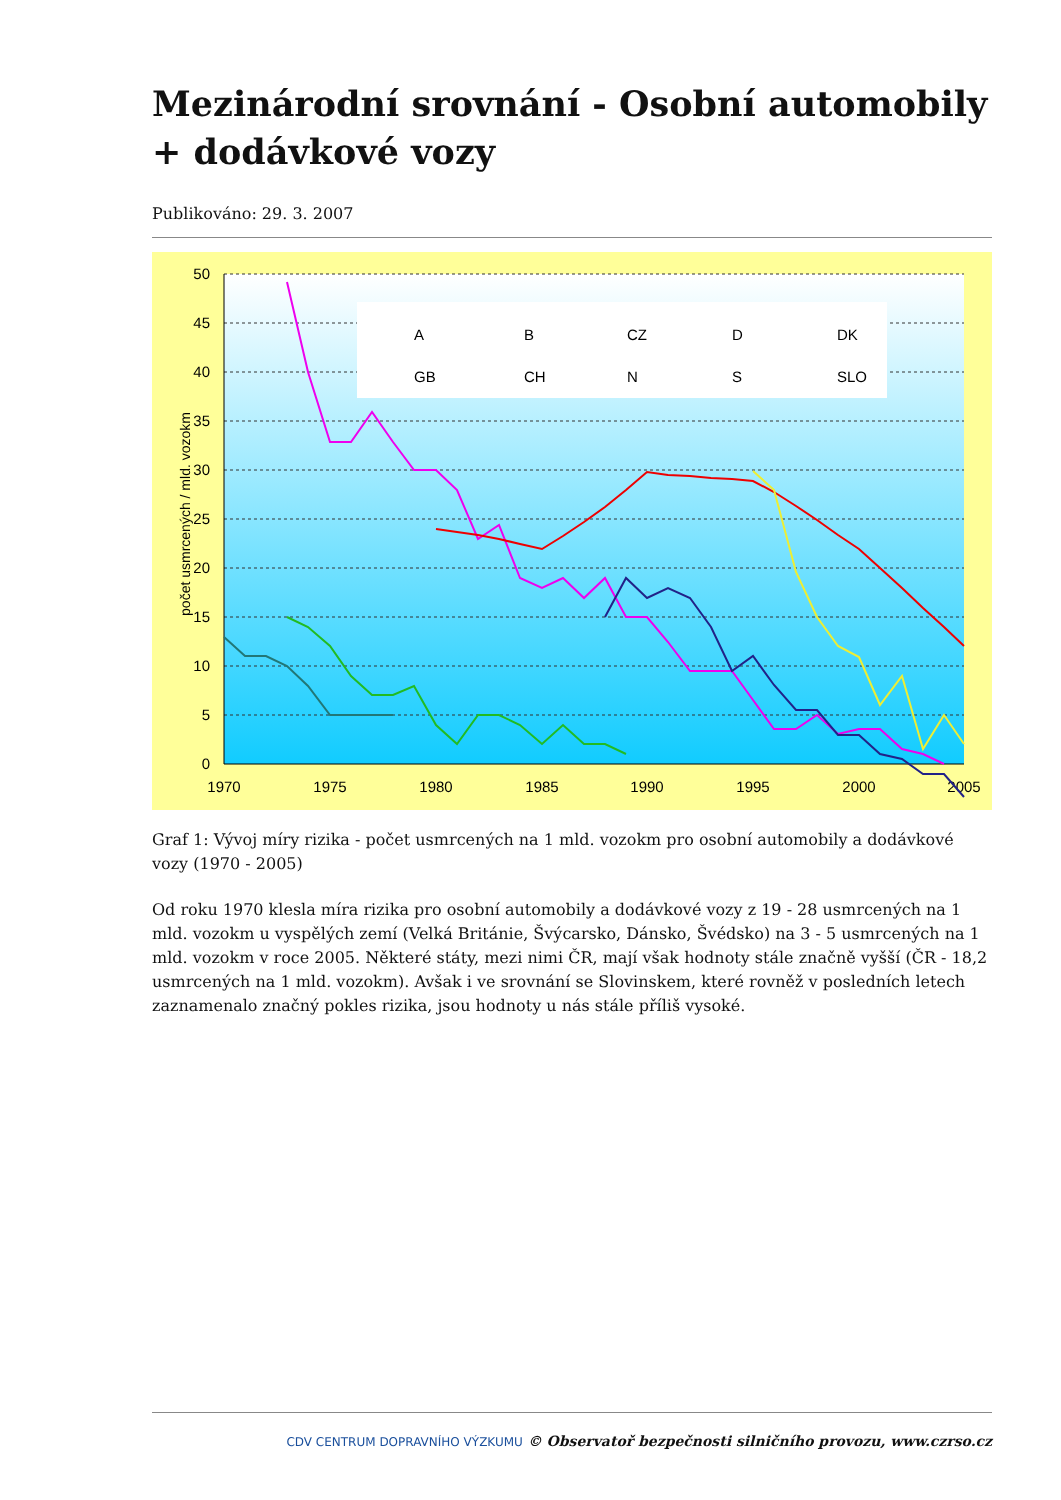Mezinárodní srovnání - Osobní automobily + dodávkové vozy
Publikováno: 29. 3. 2007
50
45
40
35
30
25
20
15
10
5
0
1970
1975
1980
1985
1990
1995
2000
2005
počet usmrcených / mld. vozokm
A
B
CZ
D
DK
GB
CH
N
S
SLO
Graf 1: Vývoj míry rizika - počet usmrcených na 1 mld. vozokm pro osobní automobily a dodávkové vozy (1970 - 2005)
Od roku 1970 klesla míra rizika pro osobní automobily a dodávkové vozy z 19 - 28 usmrcených na 1 mld. vozokm u vyspělých zemí (Velká Británie, Švýcarsko, Dánsko, Švédsko) na 3 - 5 usmrcených na 1 mld. vozokm v roce 2005. Některé státy, mezi nimi ČR, mají však hodnoty stále značně vyšší (ČR - 18,2 usmrcených na 1 mld. vozokm). Avšak i ve srovnání se Slovinskem, které rovněž v posledních letech zaznamenalo značný pokles rizika, jsou hodnoty u nás stále příliš vysoké.
CDV CENTRUM DOPRAVNÍHO VÝZKUMU © Observatoř bezpečnosti silničního provozu, www.czrso.cz